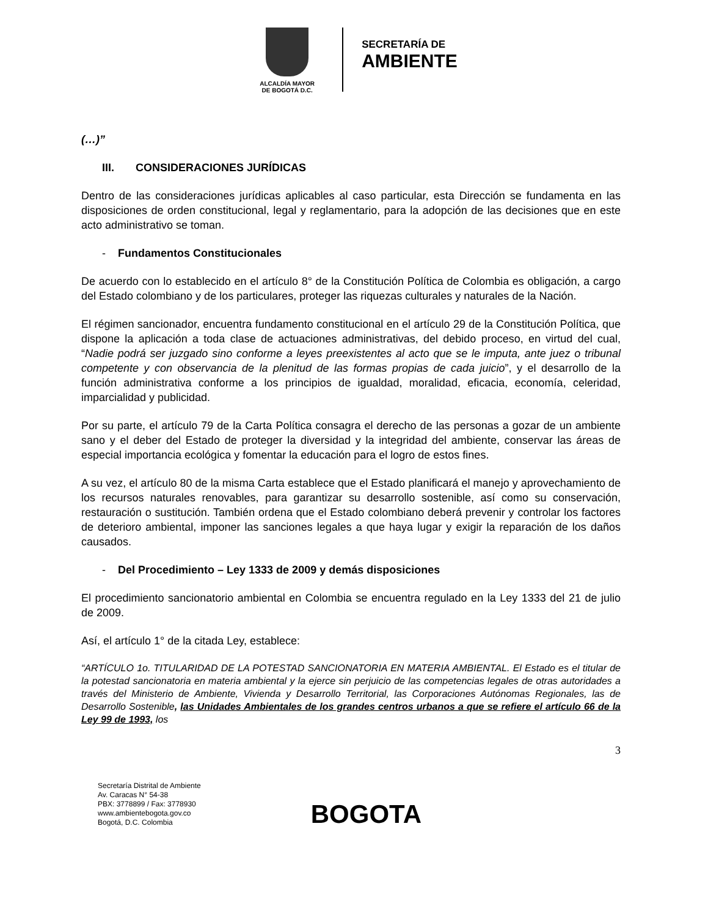ALCALDÍA MAYOR
DE BOGOTÁ D.C.
SECRETARÍA DE
AMBIENTE
(…)”
III. CONSIDERACIONES JURÍDICAS
Dentro de las consideraciones jurídicas aplicables al caso particular, esta Dirección se fundamenta en las disposiciones de orden constitucional, legal y reglamentario, para la adopción de las decisiones que en este acto administrativo se toman.
- Fundamentos Constitucionales
De acuerdo con lo establecido en el artículo 8° de la Constitución Política de Colombia es obligación, a cargo del Estado colombiano y de los particulares, proteger las riquezas culturales y naturales de la Nación.
El régimen sancionador, encuentra fundamento constitucional en el artículo 29 de la Constitución Política, que dispone la aplicación a toda clase de actuaciones administrativas, del debido proceso, en virtud del cual, “Nadie podrá ser juzgado sino conforme a leyes preexistentes al acto que se le imputa, ante juez o tribunal competente y con observancia de la plenitud de las formas propias de cada juicio”, y el desarrollo de la función administrativa conforme a los principios de igualdad, moralidad, eficacia, economía, celeridad, imparcialidad y publicidad.
Por su parte, el artículo 79 de la Carta Política consagra el derecho de las personas a gozar de un ambiente sano y el deber del Estado de proteger la diversidad y la integridad del ambiente, conservar las áreas de especial importancia ecológica y fomentar la educación para el logro de estos fines.
A su vez, el artículo 80 de la misma Carta establece que el Estado planificará el manejo y aprovechamiento de los recursos naturales renovables, para garantizar su desarrollo sostenible, así como su conservación, restauración o sustitución. También ordena que el Estado colombiano deberá prevenir y controlar los factores de deterioro ambiental, imponer las sanciones legales a que haya lugar y exigir la reparación de los daños causados.
- Del Procedimiento – Ley 1333 de 2009 y demás disposiciones
El procedimiento sancionatorio ambiental en Colombia se encuentra regulado en la Ley 1333 del 21 de julio de 2009.
Así, el artículo 1° de la citada Ley, establece:
“ARTÍCULO 1o. TITULARIDAD DE LA POTESTAD SANCIONATORIA EN MATERIA AMBIENTAL. El Estado es el titular de la potestad sancionatoria en materia ambiental y la ejerce sin perjuicio de las competencias legales de otras autoridades a través del Ministerio de Ambiente, Vivienda y Desarrollo Territorial, las Corporaciones Autónomas Regionales, las de Desarrollo Sostenible, las Unidades Ambientales de los grandes centros urbanos a que se refiere el artículo 66 de la Ley 99 de 1993, los
3
Secretaría Distrital de Ambiente
Av. Caracas N° 54-38
PBX: 3778899 / Fax: 3778930
www.ambientebogota.gov.co
Bogotá, D.C. Colombia
BOGOTA